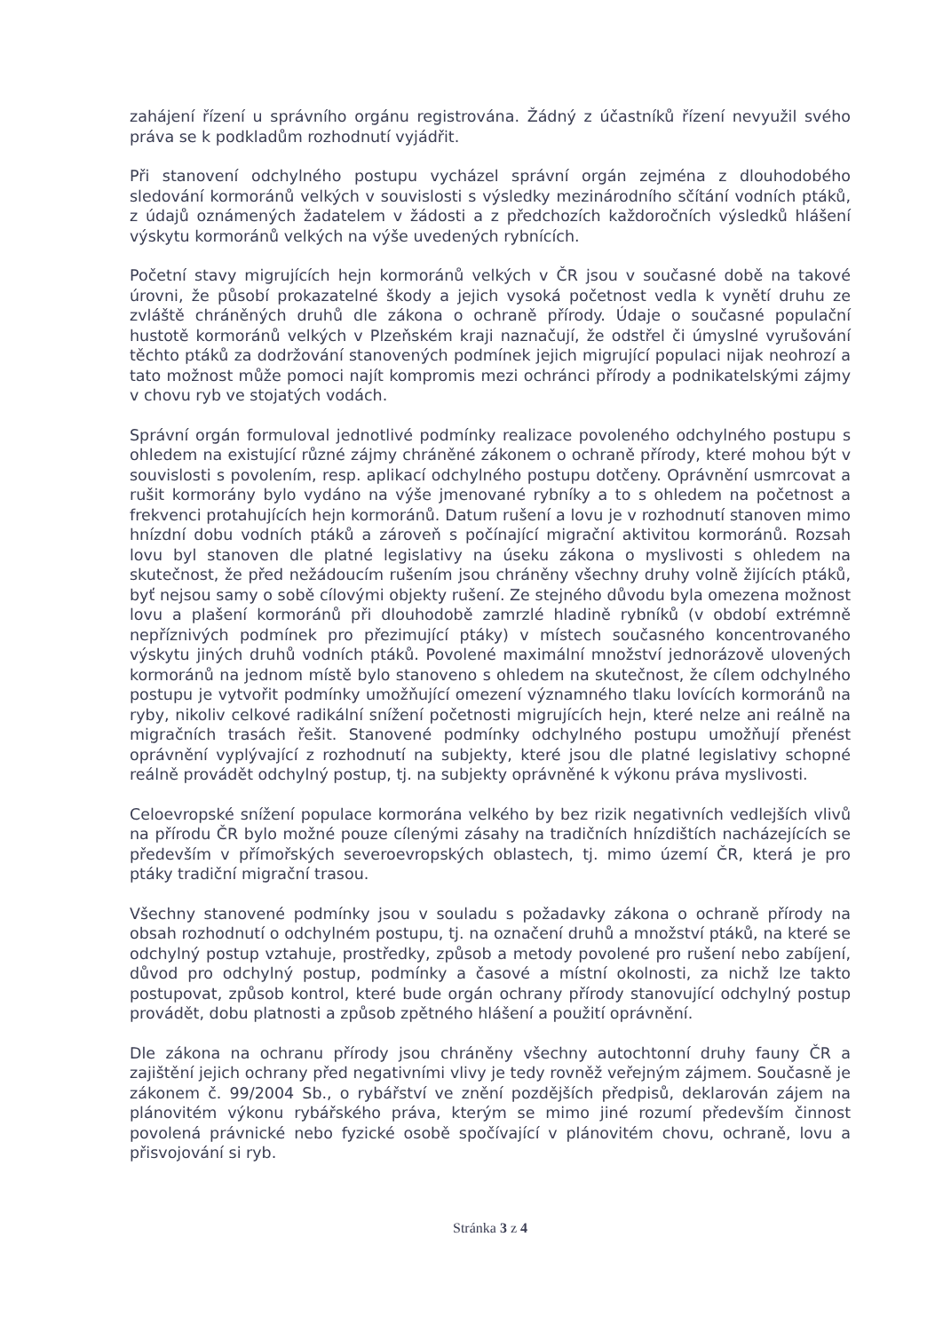zahájení řízení u správního orgánu registrována. Žádný z účastníků řízení nevyužil svého práva se k podkladům rozhodnutí vyjádřit.
Při stanovení odchylného postupu vycházel správní orgán zejména z dlouhodobého sledování kormoránů velkých v souvislosti s výsledky mezinárodního sčítání vodních ptáků, z údajů oznámených žadatelem v žádosti a z předchozích každoročních výsledků hlášení výskytu kormoránů velkých na výše uvedených rybnících.
Početní stavy migrujících hejn kormoránů velkých v ČR jsou v současné době na takové úrovni, že působí prokazatelné škody a jejich vysoká početnost vedla k vynětí druhu ze zvláště chráněných druhů dle zákona o ochraně přírody. Údaje o současné populační hustotě kormoránů velkých v Plzeňském kraji naznačují, že odstřel či úmyslné vyrušování těchto ptáků za dodržování stanovených podmínek jejich migrující populaci nijak neohrozí a tato možnost může pomoci najít kompromis mezi ochránci přírody a podnikatelskými zájmy v chovu ryb ve stojatých vodách.
Správní orgán formuloval jednotlivé podmínky realizace povoleného odchylného postupu s ohledem na existující různé zájmy chráněné zákonem o ochraně přírody, které mohou být v souvislosti s povolením, resp. aplikací odchylného postupu dotčeny. Oprávnění usmrcovat a rušit kormorány bylo vydáno na výše jmenované rybníky a to s ohledem na početnost a frekvenci protahujících hejn kormoránů. Datum rušení a lovu je v rozhodnutí stanoven mimo hnízdní dobu vodních ptáků a zároveň s počínající migrační aktivitou kormoránů. Rozsah lovu byl stanoven dle platné legislativy na úseku zákona o myslivosti s ohledem na skutečnost, že před nežádoucím rušením jsou chráněny všechny druhy volně žijících ptáků, byť nejsou samy o sobě cílovými objekty rušení. Ze stejného důvodu byla omezena možnost lovu a plašení kormoránů při dlouhodobě zamrzlé hladině rybníků (v období extrémně nepříznivých podmínek pro přezimující ptáky) v místech současného koncentrovaného výskytu jiných druhů vodních ptáků. Povolené maximální množství jednorázově ulovených kormoránů na jednom místě bylo stanoveno s ohledem na skutečnost, že cílem odchylného postupu je vytvořit podmínky umožňující omezení významného tlaku lovících kormoránů na ryby, nikoliv celkové radikální snížení početnosti migrujících hejn, které nelze ani reálně na migračních trasách řešit. Stanovené podmínky odchylného postupu umožňují přenést oprávnění vyplývající z rozhodnutí na subjekty, které jsou dle platné legislativy schopné reálně provádět odchylný postup, tj. na subjekty oprávněné k výkonu práva myslivosti.
Celoevropské snížení populace kormorána velkého by bez rizik negativních vedlejších vlivů na přírodu ČR bylo možné pouze cílenými zásahy na tradičních hnízdištích nacházejících se především v přímořských severoevropských oblastech, tj. mimo území ČR, která je pro ptáky tradiční migrační trasou.
Všechny stanovené podmínky jsou v souladu s požadavky zákona o ochraně přírody na obsah rozhodnutí o odchylném postupu, tj. na označení druhů a množství ptáků, na které se odchylný postup vztahuje, prostředky, způsob a metody povolené pro rušení nebo zabíjení, důvod pro odchylný postup, podmínky a časové a místní okolnosti, za nichž lze takto postupovat, způsob kontrol, které bude orgán ochrany přírody stanovující odchylný postup provádět, dobu platnosti a způsob zpětného hlášení a použití oprávnění.
Dle zákona na ochranu přírody jsou chráněny všechny autochtonní druhy fauny ČR a zajištění jejich ochrany před negativními vlivy je tedy rovněž veřejným zájmem. Současně je zákonem č. 99/2004 Sb., o rybářství ve znění pozdějších předpisů, deklarován zájem na plánovitém výkonu rybářského práva, kterým se mimo jiné rozumí především činnost povolená právnické nebo fyzické osobě spočívající v plánovitém chovu, ochraně, lovu a přisvojování si ryb.
Stránka 3 z 4